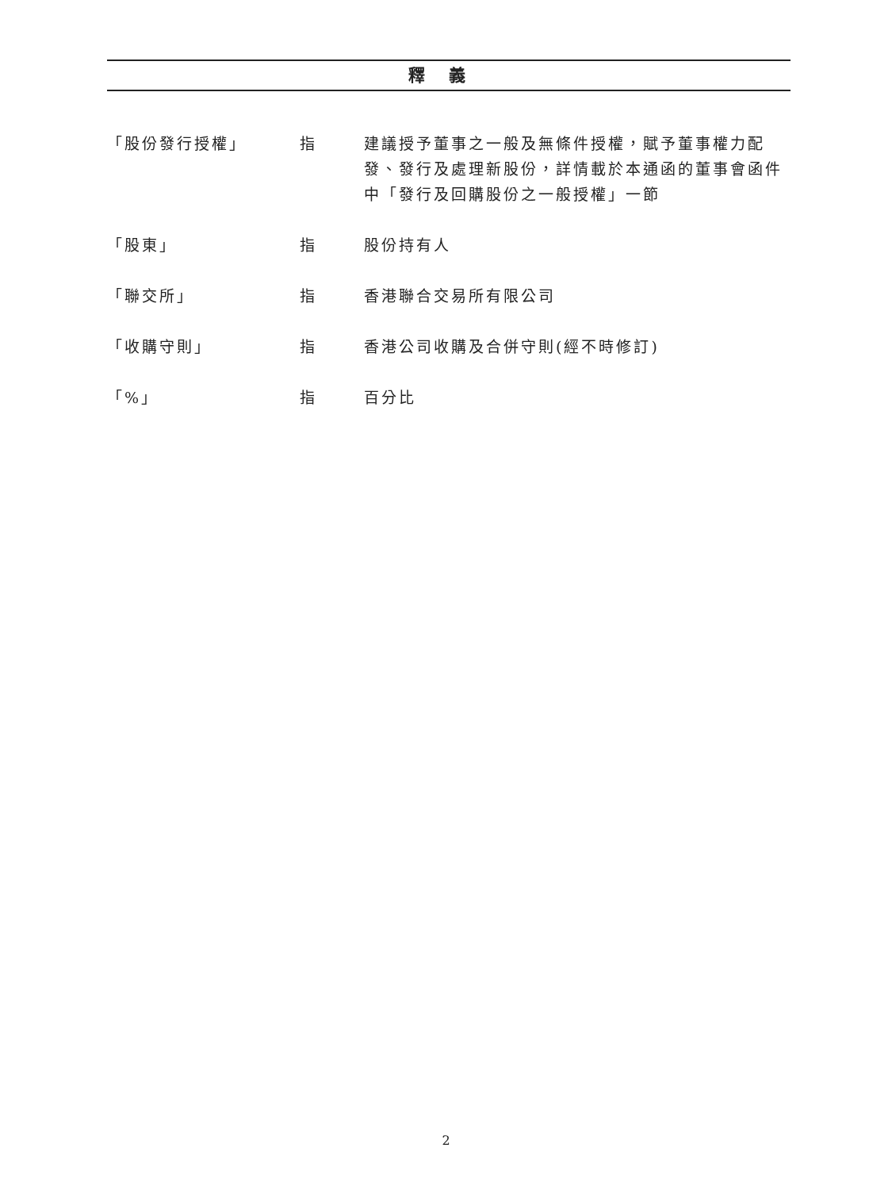釋義
| 「股份發行授權」 | 指 | 建議授予董事之一般及無條件授權，賦予董事權力配發、發行及處理新股份，詳情載於本通函的董事會函件中「發行及回購股份之一般授權」一節 |
| 「股東」 | 指 | 股份持有人 |
| 「聯交所」 | 指 | 香港聯合交易所有限公司 |
| 「收購守則」 | 指 | 香港公司收購及合併守則(經不時修訂) |
| 「%」 | 指 | 百分比 |
2